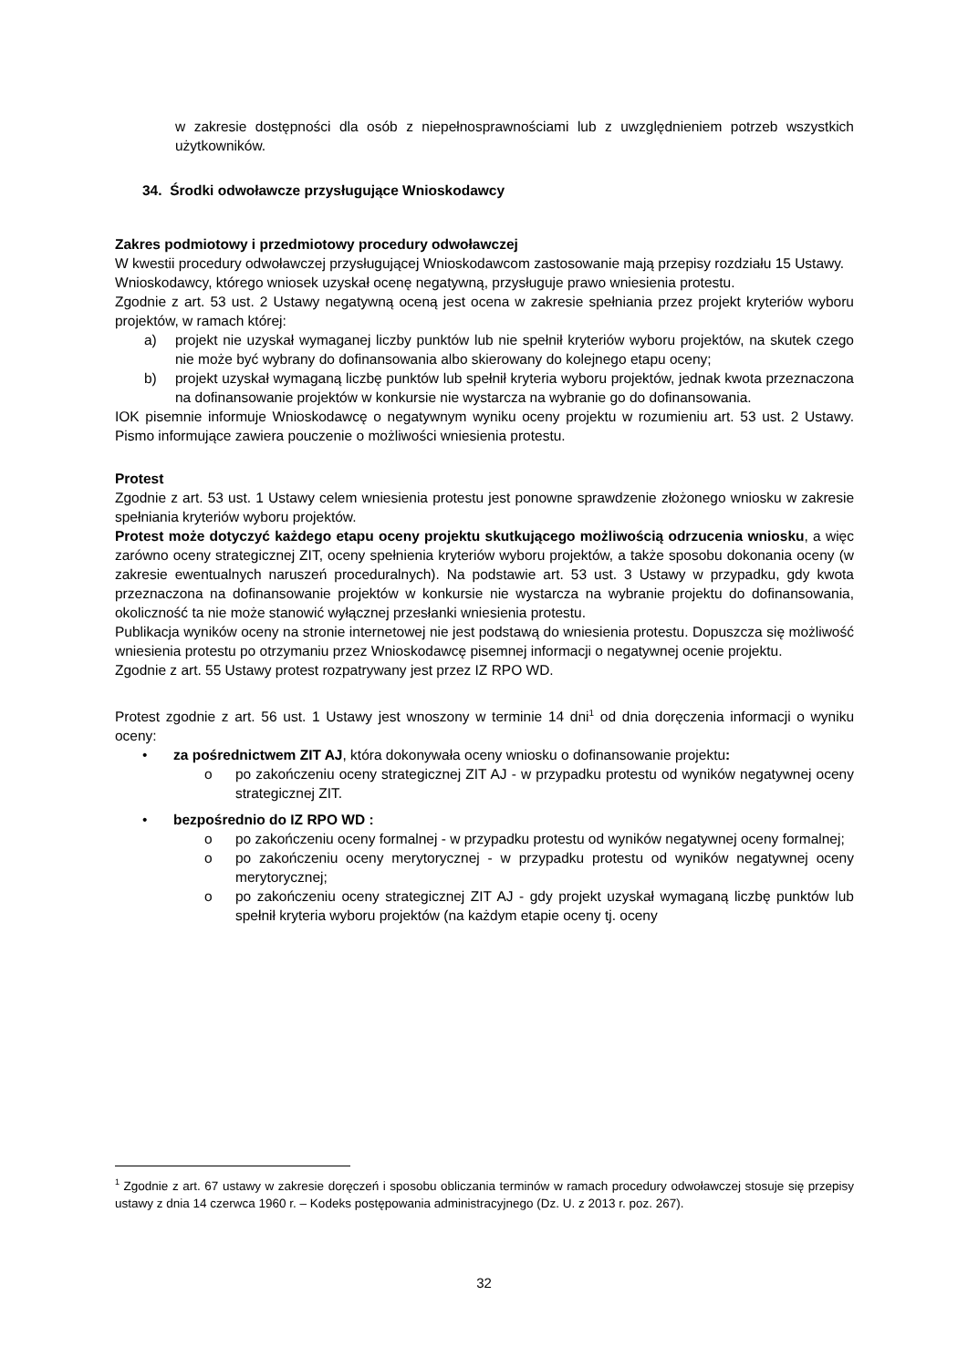w zakresie dostępności dla osób z niepełnosprawnościami lub z uwzględnieniem potrzeb wszystkich użytkowników.
34. Środki odwoławcze przysługujące Wnioskodawcy
Zakres podmiotowy i przedmiotowy procedury odwoławczej
W kwestii procedury odwoławczej przysługującej Wnioskodawcom zastosowanie mają przepisy rozdziału 15 Ustawy.
Wnioskodawcy, którego wniosek uzyskał ocenę negatywną, przysługuje prawo wniesienia protestu.
Zgodnie z art. 53 ust. 2 Ustawy negatywną oceną jest ocena w zakresie spełniania przez projekt kryteriów wyboru projektów, w ramach której:
a) projekt nie uzyskał wymaganej liczby punktów lub nie spełnił kryteriów wyboru projektów, na skutek czego nie może być wybrany do dofinansowania albo skierowany do kolejnego etapu oceny;
b) projekt uzyskał wymaganą liczbę punktów lub spełnił kryteria wyboru projektów, jednak kwota przeznaczona na dofinansowanie projektów w konkursie nie wystarcza na wybranie go do dofinansowania.
IOK pisemnie informuje Wnioskodawcę o negatywnym wyniku oceny projektu w rozumieniu art. 53 ust. 2 Ustawy. Pismo informujące zawiera pouczenie o możliwości wniesienia protestu.
Protest
Zgodnie z art. 53 ust. 1 Ustawy celem wniesienia protestu jest ponowne sprawdzenie złożonego wniosku w zakresie spełniania kryteriów wyboru projektów.
Protest może dotyczyć każdego etapu oceny projektu skutkującego możliwością odrzucenia wniosku, a więc zarówno oceny strategicznej ZIT, oceny spełnienia kryteriów wyboru projektów, a także sposobu dokonania oceny (w zakresie ewentualnych naruszeń proceduralnych). Na podstawie art. 53 ust. 3 Ustawy w przypadku, gdy kwota przeznaczona na dofinansowanie projektów w konkursie nie wystarcza na wybranie projektu do dofinansowania, okoliczność ta nie może stanowić wyłącznej przesłanki wniesienia protestu.
Publikacja wyników oceny na stronie internetowej nie jest podstawą do wniesienia protestu. Dopuszcza się możliwość wniesienia protestu po otrzymaniu przez Wnioskodawcę pisemnej informacji o negatywnej ocenie projektu.
Zgodnie z art. 55 Ustawy protest rozpatrywany jest przez IZ RPO WD.
Protest zgodnie z art. 56 ust. 1 Ustawy jest wnoszony w terminie 14 dni<sup>1</sup> od dnia doręczenia informacji o wyniku oceny:
• za pośrednictwem ZIT AJ, która dokonywała oceny wniosku o dofinansowanie projektu:
o po zakończeniu oceny strategicznej ZIT AJ - w przypadku protestu od wyników negatywnej oceny strategicznej ZIT.
• bezpośrednio do IZ RPO WD :
o po zakończeniu oceny formalnej - w przypadku protestu od wyników negatywnej oceny formalnej;
o po zakończeniu oceny merytorycznej - w przypadku protestu od wyników negatywnej oceny merytorycznej;
o po zakończeniu oceny strategicznej ZIT AJ - gdy projekt uzyskał wymaganą liczbę punktów lub spełnił kryteria wyboru projektów (na każdym etapie oceny tj. oceny
<sup>1</sup> Zgodnie z art. 67 ustawy w zakresie doręczeń i sposobu obliczania terminów w ramach procedury odwoławczej stosuje się przepisy ustawy z dnia 14 czerwca 1960 r. – Kodeks postępowania administracyjnego (Dz. U. z 2013 r. poz. 267).
32